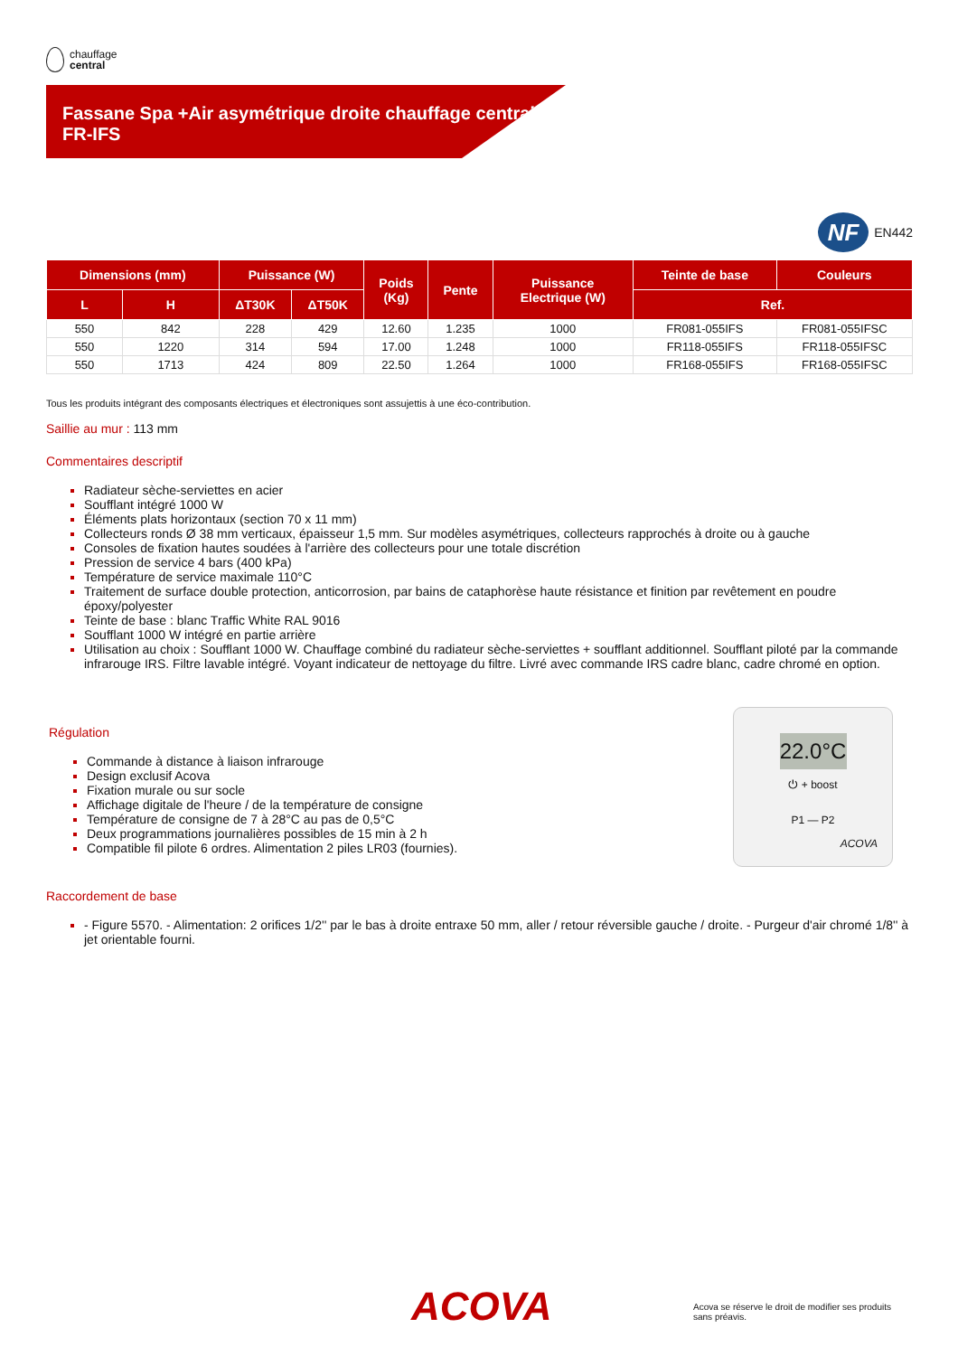chauffage
central
Fassane Spa +Air asymétrique droite chauffage central
FR-IFS
NF EN442
| Dimensions (mm) | | Puissance (W) | | Poids (Kg) | Pente | Puissance Electrique (W) | Teinte de base | Couleurs |
| --- | --- | --- | --- | --- | --- | --- | --- | --- |
| L | H | ΔT30K | ΔT50K | | | | Ref. | |
| 550 | 842 | 228 | 429 | 12.60 | 1.235 | 1000 | FR081-055IFS | FR081-055IFSC |
| 550 | 1220 | 314 | 594 | 17.00 | 1.248 | 1000 | FR118-055IFS | FR118-055IFSC |
| 550 | 1713 | 424 | 809 | 22.50 | 1.264 | 1000 | FR168-055IFS | FR168-055IFSC |
Tous les produits intégrant des composants électriques et électroniques sont assujettis à une éco-contribution.
Saillie au mur : 113 mm
Commentaires descriptif
Radiateur sèche-serviettes en acier
Soufflant intégré 1000 W
Éléments plats horizontaux (section 70 x 11 mm)
Collecteurs ronds Ø 38 mm verticaux, épaisseur 1,5 mm. Sur modèles asymétriques, collecteurs rapprochés à droite ou à gauche
Consoles de fixation hautes soudées à l'arrière des collecteurs pour une totale discrétion
Pression de service 4 bars (400 kPa)
Température de service maximale 110°C
Traitement de surface double protection, anticorrosion, par bains de cataphorèse haute résistance et finition par revêtement en poudre époxy/polyester
Teinte de base : blanc Traffic White RAL 9016
Soufflant 1000 W intégré en partie arrière
Utilisation au choix : Soufflant 1000 W. Chauffage combiné du radiateur sèche-serviettes + soufflant additionnel. Soufflant piloté par la commande infrarouge IRS. Filtre lavable intégré. Voyant indicateur de nettoyage du filtre. Livré avec commande IRS cadre blanc, cadre chromé en option.
Régulation
Commande à distance à liaison infrarouge
Design exclusif Acova
Fixation murale ou sur socle
Affichage digitale de l'heure / de la température de consigne
Température de consigne de 7 à 28°C au pas de 0,5°C
Deux programmations journalières possibles de 15 min à 2 h
Compatible fil pilote 6 ordres. Alimentation 2 piles LR03 (fournies).
22.0°C
⏻ + boost
P1 — P2
ACOVA
Raccordement de base
- Figure 5570. - Alimentation: 2 orifices 1/2'' par le bas à droite entraxe 50 mm, aller / retour réversible gauche / droite. - Purgeur d'air chromé 1/8'' à jet orientable fourni.
ACOVA
Acova se réserve le droit de modifier ses produits sans préavis.